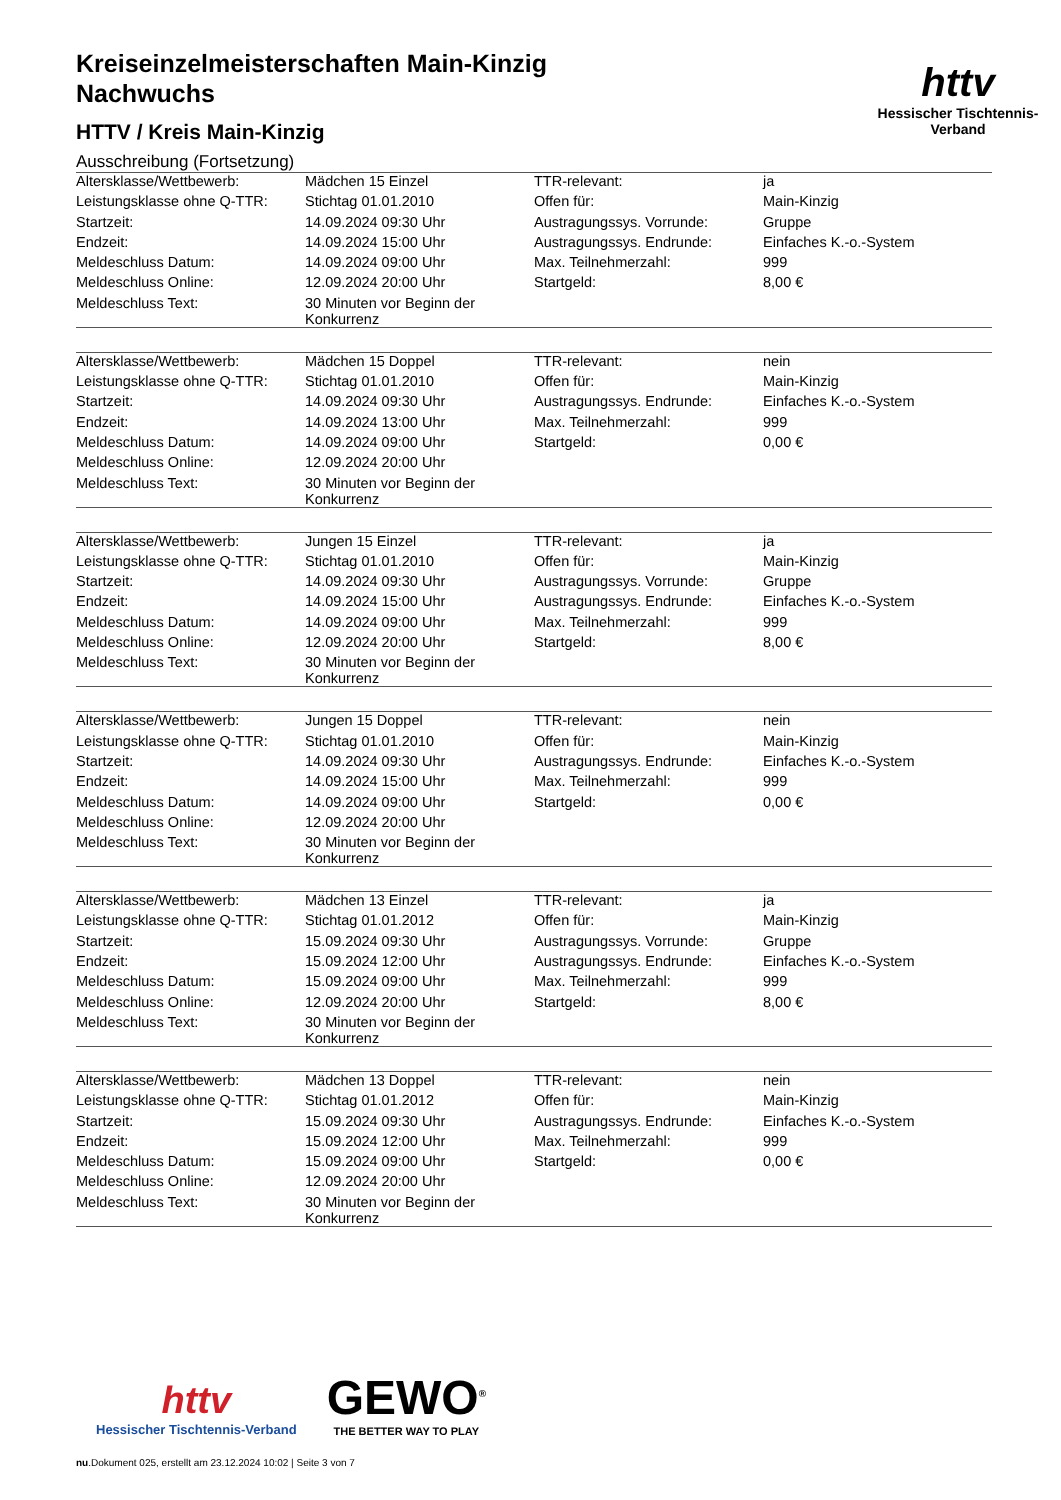httv
Hessischer Tischtennis-Verband
Kreiseinzelmeisterschaften Main-Kinzig
Nachwuchs
HTTV / Kreis Main-Kinzig
Ausschreibung (Fortsetzung)
| Altersklasse/Wettbewerb: | Mädchen 15 Einzel | TTR-relevant: | ja |
| Leistungsklasse ohne Q-TTR: | Stichtag 01.01.2010 | Offen für: | Main-Kinzig |
| Startzeit: | 14.09.2024 09:30 Uhr | Austragungssys. Vorrunde: | Gruppe |
| Endzeit: | 14.09.2024 15:00 Uhr | Austragungssys. Endrunde: | Einfaches K.-o.-System |
| Meldeschluss Datum: | 14.09.2024 09:00 Uhr | Max. Teilnehmerzahl: | 999 |
| Meldeschluss Online: | 12.09.2024 20:00 Uhr | Startgeld: | 8,00 € |
| Meldeschluss Text: | 30 Minuten vor Beginn der Konkurrenz | | |
| Altersklasse/Wettbewerb: | Mädchen 15 Doppel | TTR-relevant: | nein |
| Leistungsklasse ohne Q-TTR: | Stichtag 01.01.2010 | Offen für: | Main-Kinzig |
| Startzeit: | 14.09.2024 09:30 Uhr | Austragungssys. Endrunde: | Einfaches K.-o.-System |
| Endzeit: | 14.09.2024 13:00 Uhr | Max. Teilnehmerzahl: | 999 |
| Meldeschluss Datum: | 14.09.2024 09:00 Uhr | Startgeld: | 0,00 € |
| Meldeschluss Online: | 12.09.2024 20:00 Uhr | | |
| Meldeschluss Text: | 30 Minuten vor Beginn der Konkurrenz | | |
| Altersklasse/Wettbewerb: | Jungen 15 Einzel | TTR-relevant: | ja |
| Leistungsklasse ohne Q-TTR: | Stichtag 01.01.2010 | Offen für: | Main-Kinzig |
| Startzeit: | 14.09.2024 09:30 Uhr | Austragungssys. Vorrunde: | Gruppe |
| Endzeit: | 14.09.2024 15:00 Uhr | Austragungssys. Endrunde: | Einfaches K.-o.-System |
| Meldeschluss Datum: | 14.09.2024 09:00 Uhr | Max. Teilnehmerzahl: | 999 |
| Meldeschluss Online: | 12.09.2024 20:00 Uhr | Startgeld: | 8,00 € |
| Meldeschluss Text: | 30 Minuten vor Beginn der Konkurrenz | | |
| Altersklasse/Wettbewerb: | Jungen 15 Doppel | TTR-relevant: | nein |
| Leistungsklasse ohne Q-TTR: | Stichtag 01.01.2010 | Offen für: | Main-Kinzig |
| Startzeit: | 14.09.2024 09:30 Uhr | Austragungssys. Endrunde: | Einfaches K.-o.-System |
| Endzeit: | 14.09.2024 15:00 Uhr | Max. Teilnehmerzahl: | 999 |
| Meldeschluss Datum: | 14.09.2024 09:00 Uhr | Startgeld: | 0,00 € |
| Meldeschluss Online: | 12.09.2024 20:00 Uhr | | |
| Meldeschluss Text: | 30 Minuten vor Beginn der Konkurrenz | | |
| Altersklasse/Wettbewerb: | Mädchen 13 Einzel | TTR-relevant: | ja |
| Leistungsklasse ohne Q-TTR: | Stichtag 01.01.2012 | Offen für: | Main-Kinzig |
| Startzeit: | 15.09.2024 09:30 Uhr | Austragungssys. Vorrunde: | Gruppe |
| Endzeit: | 15.09.2024 12:00 Uhr | Austragungssys. Endrunde: | Einfaches K.-o.-System |
| Meldeschluss Datum: | 15.09.2024 09:00 Uhr | Max. Teilnehmerzahl: | 999 |
| Meldeschluss Online: | 12.09.2024 20:00 Uhr | Startgeld: | 8,00 € |
| Meldeschluss Text: | 30 Minuten vor Beginn der Konkurrenz | | |
| Altersklasse/Wettbewerb: | Mädchen 13 Doppel | TTR-relevant: | nein |
| Leistungsklasse ohne Q-TTR: | Stichtag 01.01.2012 | Offen für: | Main-Kinzig |
| Startzeit: | 15.09.2024 09:30 Uhr | Austragungssys. Endrunde: | Einfaches K.-o.-System |
| Endzeit: | 15.09.2024 12:00 Uhr | Max. Teilnehmerzahl: | 999 |
| Meldeschluss Datum: | 15.09.2024 09:00 Uhr | Startgeld: | 0,00 € |
| Meldeschluss Online: | 12.09.2024 20:00 Uhr | | |
| Meldeschluss Text: | 30 Minuten vor Beginn der Konkurrenz | | |
httv
Hessischer Tischtennis-Verband
GEWO<sup>®</sup>
THE BETTER WAY TO PLAY
nu.Dokument 025, erstellt am 23.12.2024 10:02 | Seite 3 von 7